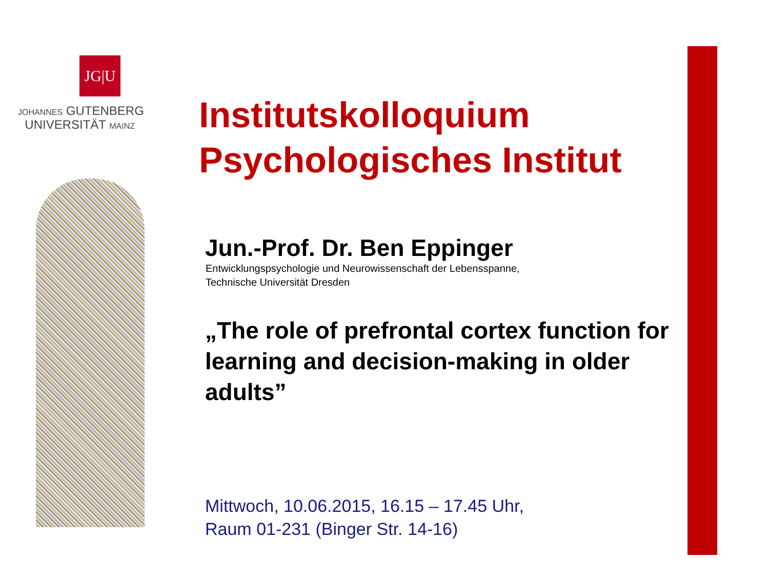JG|U
JOHANNES GUTENBERG
UNIVERSITÄT MAINZ
Institutskolloquium
Psychologisches Institut
Jun.-Prof. Dr. Ben Eppinger
Entwicklungspsychologie und Neurowissenschaft der Lebensspanne,
Technische Universität Dresden
„The role of prefrontal cortex function for learning and decision-making in older adults”
Mittwoch, 10.06.2015, 16.15 – 17.45 Uhr,
Raum 01-231 (Binger Str. 14-16)